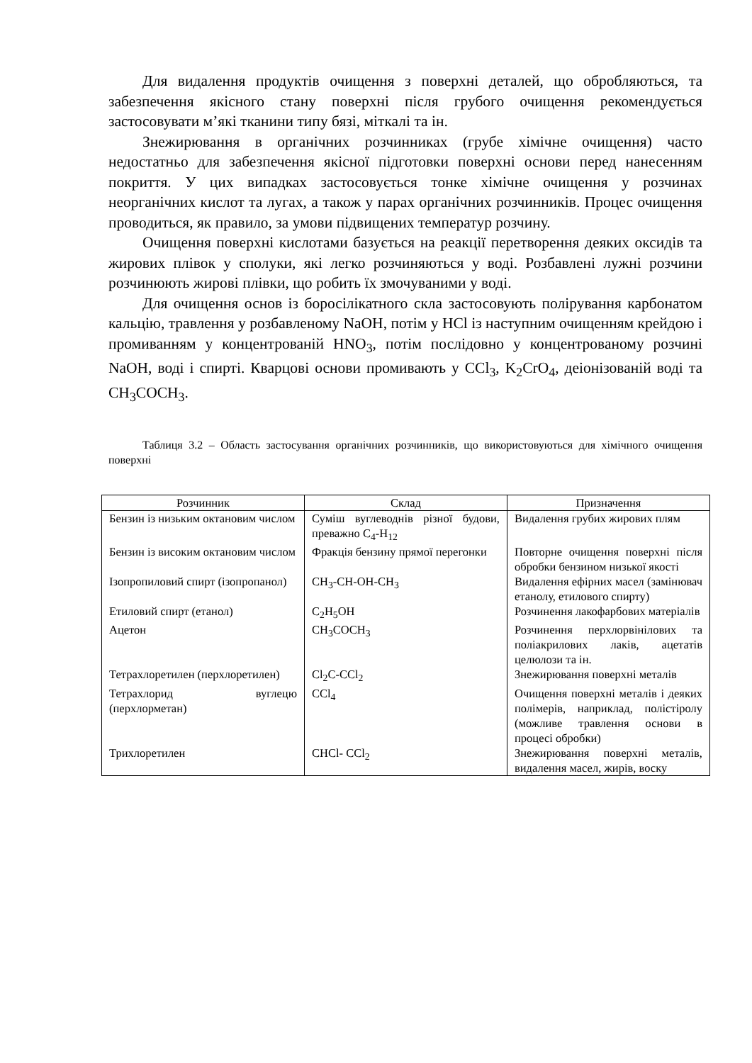Для видалення продуктів очищення з поверхні деталей, що обробляються, та забезпечення якісного стану поверхні після грубого очищення рекомендується застосовувати м’які тканини типу бязі, міткалі та ін.
Знежирювання в органічних розчинниках (грубе хімічне очищення) часто недостатньо для забезпечення якісної підготовки поверхні основи перед нанесенням покриття. У цих випадках застосовується тонке хімічне очищення у розчинах неорганічних кислот та лугах, а також у парах органічних розчинників. Процес очищення проводиться, як правило, за умови підвищених температур розчину.
Очищення поверхні кислотами базується на реакції перетворення деяких оксидів та жирових плівок у сполуки, які легко розчиняються у воді. Розбавлені лужні розчини розчинюють жирові плівки, що робить їх змочуваними у воді.
Для очищення основ із боросілікатного скла застосовують полірування карбонатом кальцію, травлення у розбавленому NaOH, потім у HCl із наступним очищенням крейдою і промиванням у концентрованій HNO<sub>3</sub>, потім послідовно у концентрованому розчині NaOH, воді і спирті. Кварцові основи промивають у CCl<sub>3</sub>, K<sub>2</sub>CrO<sub>4</sub>, деіонізованій воді та CH<sub>3</sub>COCH<sub>3</sub>.
Таблиця 3.2 – Область застосування органічних розчинників, що використовуються для хімічного очищення поверхні
| Розчинник | Склад | Призначення |
| --- | --- | --- |
| Бензин із низьким октановим числом | Суміш вуглеводнів різної будови, преважно C<sub>4</sub>-H<sub>12</sub> | Видалення грубих жирових плям |
| Бензин із високим октановим числом | Фракція бензину прямої перегонки | Повторне очищення поверхні після обробки бензином низької якості |
| Ізопропиловий спирт (ізопропанол) | CH<sub>3</sub>-CH-OH-CH<sub>3</sub> | Видалення ефірних масел (замінювач етанолу, етилового спирту) |
| Етиловий спирт (етанол) | C<sub>2</sub>H<sub>5</sub>OH | Розчинення лакофарбових матеріалів |
| Ацетон | CH<sub>3</sub>COCH<sub>3</sub> | Розчинення перхлорвінілових та поліакрилових лаків, ацетатів целюлози та ін. |
| Тетрахлоретилен (перхлоретилен) | Cl<sub>2</sub>C-CCl<sub>2</sub> | Знежирювання поверхні металів |
| Тетрахлорид вуглецю (перхлорметан) | CCl<sub>4</sub> | Очищення поверхні металів і деяких полімерів, наприклад, полістіролу (можливе травлення основи в процесі обробки) |
| Трихлоретилен | CHCl- CCl<sub>2</sub> | Знежирювання поверхні металів, видалення масел, жирів, воску |